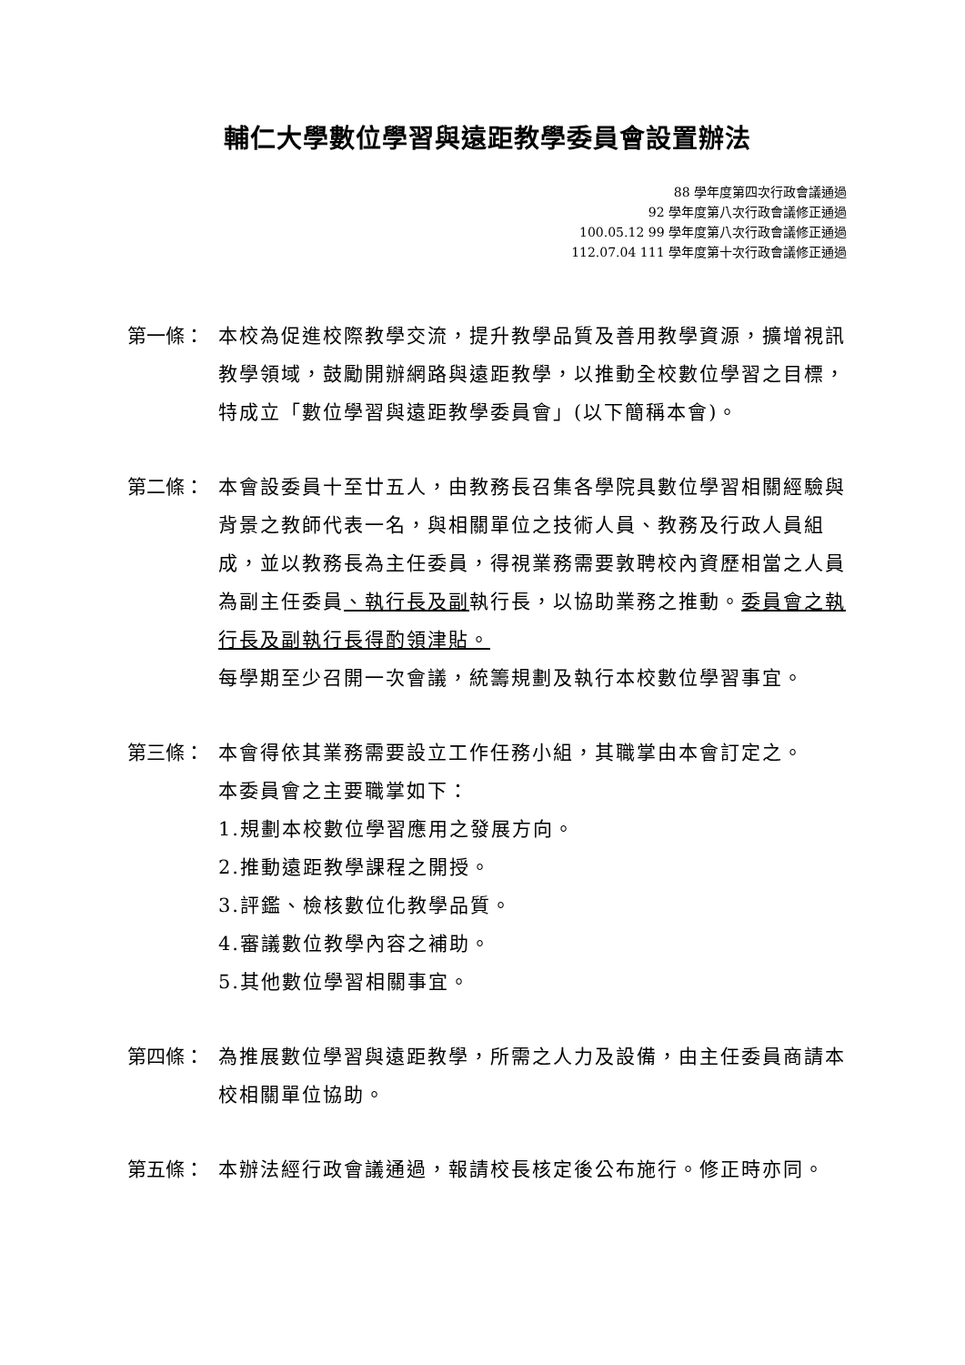輔仁大學數位學習與遠距教學委員會設置辦法
88 學年度第四次行政會議通過
92 學年度第八次行政會議修正通過
100.05.12 99 學年度第八次行政會議修正通過
112.07.04 111 學年度第十次行政會議修正通過
第一條： 本校為促進校際教學交流，提升教學品質及善用教學資源，擴增視訊教學領域，鼓勵開辦網路與遠距教學，以推動全校數位學習之目標，特成立「數位學習與遠距教學委員會」(以下簡稱本會)。
第二條： 本會設委員十至廿五人，由教務長召集各學院具數位學習相關經驗與背景之教師代表一名，與相關單位之技術人員、教務及行政人員組成，並以教務長為主任委員，得視業務需要敦聘校內資歷相當之人員為副主任委員、執行長及副執行長，以協助業務之推動。委員會之執行長及副執行長得酌領津貼。
每學期至少召開一次會議，統籌規劃及執行本校數位學習事宜。
第三條： 本會得依其業務需要設立工作任務小組，其職掌由本會訂定之。
本委員會之主要職掌如下：
1.規劃本校數位學習應用之發展方向。
2.推動遠距教學課程之開授。
3.評鑑、檢核數位化教學品質。
4.審議數位教學內容之補助。
5.其他數位學習相關事宜。
第四條： 為推展數位學習與遠距教學，所需之人力及設備，由主任委員商請本校相關單位協助。
第五條： 本辦法經行政會議通過，報請校長核定後公布施行。修正時亦同。